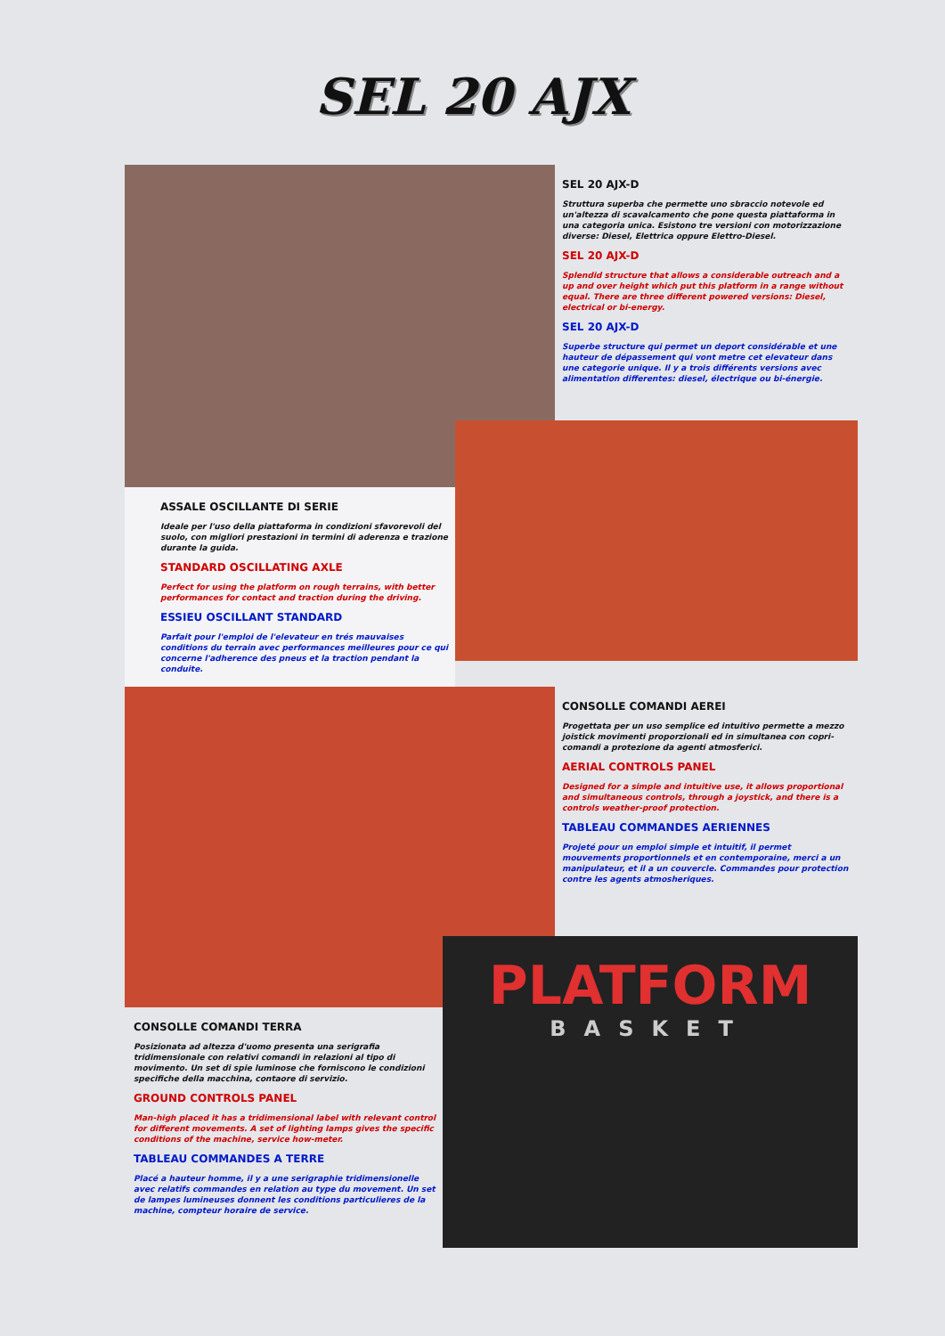SEL 20 AJX
SEL 20 AJX-D
Struttura superba che permette uno sbraccio notevole ed un'altezza di scavalcamento che pone questa piattaforma in una categoria unica. Esistono tre versioni con motorizzazione diverse: Diesel, Elettrica oppure Elettro-Diesel.
SEL 20 AJX-D
Splendid structure that allows a considerable outreach and a up and over height which put this platform in a range without equal. There are three different powered versions: Diesel, electrical or bi-energy.
SEL 20 AJX-D
Superbe structure qui permet un deport considérable et une hauteur de dépassement qui vont metre cet elevateur dans une categorie unique. Il y a trois différents versions avec alimentation differentes: diesel, électrique ou bi-énergie.
ASSALE OSCILLANTE DI SERIE
Ideale per l'uso della piattaforma in condizioni sfavorevoli del suolo, con migliori prestazioni in termini di aderenza e trazione durante la guida.
STANDARD OSCILLATING AXLE
Perfect for using the platform on rough terrains, with better performances for contact and traction during the driving.
ESSIEU OSCILLANT STANDARD
Parfait pour l'emploi de l'elevateur en trés mauvaises conditions du terrain avec performances meilleures pour ce qui concerne l'adherence des pneus et la traction pendant la conduite.
CONSOLLE COMANDI AEREI
Progettata per un uso semplice ed intuitivo permette a mezzo joistick movimenti proporzionali ed in simultanea con copri-comandi a protezione da agenti atmosferici.
AERIAL CONTROLS PANEL
Designed for a simple and intuitive use, it allows proportional and simultaneous controls, through a joystick, and there is a controls weather-proof protection.
TABLEAU COMMANDES AERIENNES
Projeté pour un emploi simple et intuitif, il permet mouvements proportionnels et en contemporaine, merci a un manipulateur, et il a un couvercle. Commandes pour protection contre les agents atmosheriques.
CONSOLLE COMANDI TERRA
Posizionata ad altezza d'uomo presenta una serigrafia tridimensionale con relativi comandi in relazioni al tipo di movimento. Un set di spie luminose che forniscono le condizioni specifiche della macchina, contaore di servizio.
GROUND CONTROLS PANEL
Man-high placed it has a tridimensional label with relevant control for different movements. A set of lighting lamps gives the specific conditions of the machine, service how-meter.
TABLEAU COMMANDES A TERRE
Placé a hauteur homme, il y a une serigraphie tridimensionelle avec relatifs commandes en relation au type du movement. Un set de lampes lumineuses donnent les conditions particulieres de la machine, compteur horaire de service.
PLATFORM
BASKET